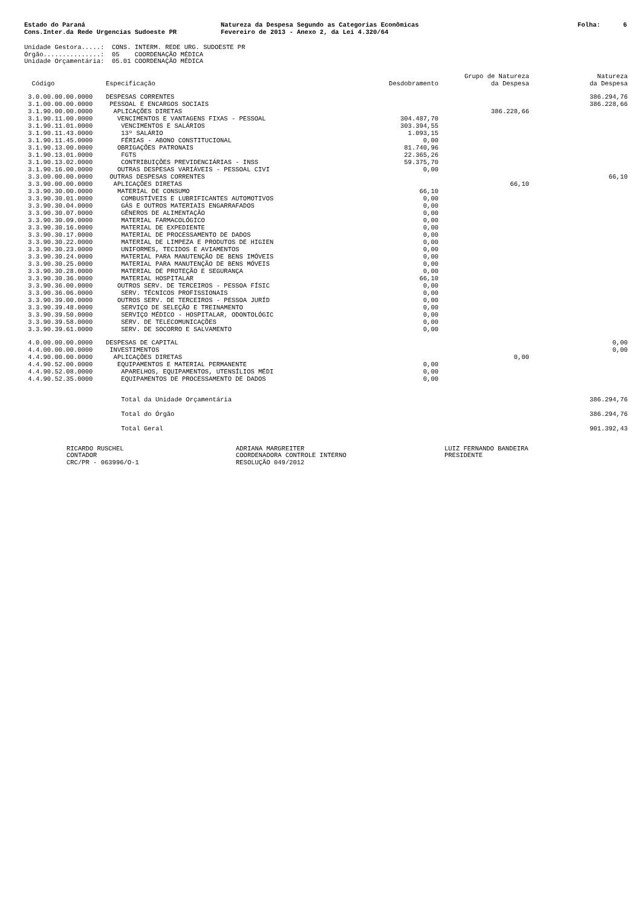Estado do Paraná Cons.Inter.da Rede Urgencias Sudoeste PR
Natureza da Despesa Segundo as Categorias Econômicas Fevereiro de 2013 - Anexo 2, da Lei 4.320/64
Folha: 6
Unidade Gestora.....: CONS. INTERM. REDE URG. SUDOESTE PR Órgão...............: 05 COORDENAÇÃO MÉDICA Unidade Orçamentária: 05.01 COORDENAÇÃO MÉDICA
| Código | Especificação | Desdobramento | Grupo de Natureza da Despesa | Natureza da Despesa |
| --- | --- | --- | --- | --- |
| 3.0.00.00.00.0000 | DESPESAS CORRENTES | | | 386.294,76 |
| 3.1.00.00.00.0000 | PESSOAL E ENCARGOS SOCIAIS | | | 386.228,66 |
| 3.1.90.00.00.0000 | APLICAÇÕES DIRETAS | | 386.228,66 | |
| 3.1.90.11.00.0000 | VENCIMENTOS E VANTAGENS FIXAS - PESSOAL | 304.487,70 | | |
| 3.1.90.11.01.0000 | VENCIMENTOS E SALÁRIOS | 303.394,55 | | |
| 3.1.90.11.43.0000 | 13º SALÁRIO | 1.093,15 | | |
| 3.1.90.11.45.0000 | FÉRIAS - ABONO CONSTITUCIONAL | 0,00 | | |
| 3.1.90.13.00.0000 | OBRIGAÇÕES PATRONAIS | 81.740,96 | | |
| 3.1.90.13.01.0000 | FGTS | 22.365,26 | | |
| 3.1.90.13.02.0000 | CONTRIBUIÇÕES PREVIDENCIÁRIAS - INSS | 59.375,70 | | |
| 3.1.90.16.00.0000 | OUTRAS DESPESAS VARIÁVEIS - PESSOAL CIVI | 0,00 | | |
| 3.3.00.00.00.0000 | OUTRAS DESPESAS CORRENTES | | | 66,10 |
| 3.3.90.00.00.0000 | APLICAÇÕES DIRETAS | | 66,10 | |
| 3.3.90.30.00.0000 | MATERIAL DE CONSUMO | 66,10 | | |
| 3.3.90.30.01.0000 | COMBUSTÍVEIS E LUBRIFICANTES AUTOMOTIVOS | 0,00 | | |
| 3.3.90.30.04.0000 | GÁS E OUTROS MATERIAIS ENGARRAFADOS | 0,00 | | |
| 3.3.90.30.07.0000 | GÊNEROS DE ALIMENTAÇÃO | 0,00 | | |
| 3.3.90.30.09.0000 | MATERIAL FARMACOLÓGICO | 0,00 | | |
| 3.3.90.30.16.0000 | MATERIAL DE EXPEDIENTE | 0,00 | | |
| 3.3.90.30.17.0000 | MATERIAL DE PROCESSAMENTO DE DADOS | 0,00 | | |
| 3.3.90.30.22.0000 | MATERIAL DE LIMPEZA E PRODUTOS DE HIGIEN | 0,00 | | |
| 3.3.90.30.23.0000 | UNIFORMES, TECIDOS E AVIAMENTOS | 0,00 | | |
| 3.3.90.30.24.0000 | MATERIAL PARA MANUTENÇÃO DE BENS IMÓVEIS | 0,00 | | |
| 3.3.90.30.25.0000 | MATERIAL PARA MANUTENÇÃO DE BENS MÓVEIS | 0,00 | | |
| 3.3.90.30.28.0000 | MATERIAL DE PROTEÇÃO E SEGURANÇA | 0,00 | | |
| 3.3.90.30.36.0000 | MATERIAL HOSPITALAR | 66,10 | | |
| 3.3.90.36.00.0000 | OUTROS SERV. DE TERCEIROS - PESSOA FÍSIC | 0,00 | | |
| 3.3.90.36.06.0000 | SERV. TÉCNICOS PROFISSIONAIS | 0,00 | | |
| 3.3.90.39.00.0000 | OUTROS SERV. DE TERCEIROS - PESSOA JURÍD | 0,00 | | |
| 3.3.90.39.48.0000 | SERVIÇO DE SELEÇÃO E TREINAMENTO | 0,00 | | |
| 3.3.90.39.50.0000 | SERVIÇO MÉDICO - HOSPITALAR, ODONTOLÓGIC | 0,00 | | |
| 3.3.90.39.58.0000 | SERV. DE TELECOMUNICAÇÕES | 0,00 | | |
| 3.3.90.39.61.0000 | SERV. DE SOCORRO E SALVAMENTO | 0,00 | | |
| 4.0.00.00.00.0000 | DESPESAS DE CAPITAL | | | 0,00 |
| 4.4.00.00.00.0000 | INVESTIMENTOS | | | 0,00 |
| 4.4.90.00.00.0000 | APLICAÇÕES DIRETAS | | 0,00 | |
| 4.4.90.52.00.0000 | EQUIPAMENTOS E MATERIAL PERMANENTE | 0,00 | | |
| 4.4.90.52.08.0000 | APARELHOS, EQUIPAMENTOS, UTENSÍLIOS MÉDI | 0,00 | | |
| 4.4.90.52.35.0000 | EQUIPAMENTOS DE PROCESSAMENTO DE DADOS | 0,00 | | |
| | Total da Unidade Orçamentária | | | 386.294,76 |
| | Total do Órgão | | | 386.294,76 |
| | Total Geral | | | 901.392,43 |
RICARDO RUSCHEL CONTADOR CRC/PR - 063996/O-1
ADRIANA MARGREITER COORDENADORA CONTROLE INTERNO RESOLUÇÃO 049/2012
LUIZ FERNANDO BANDEIRA PRESIDENTE